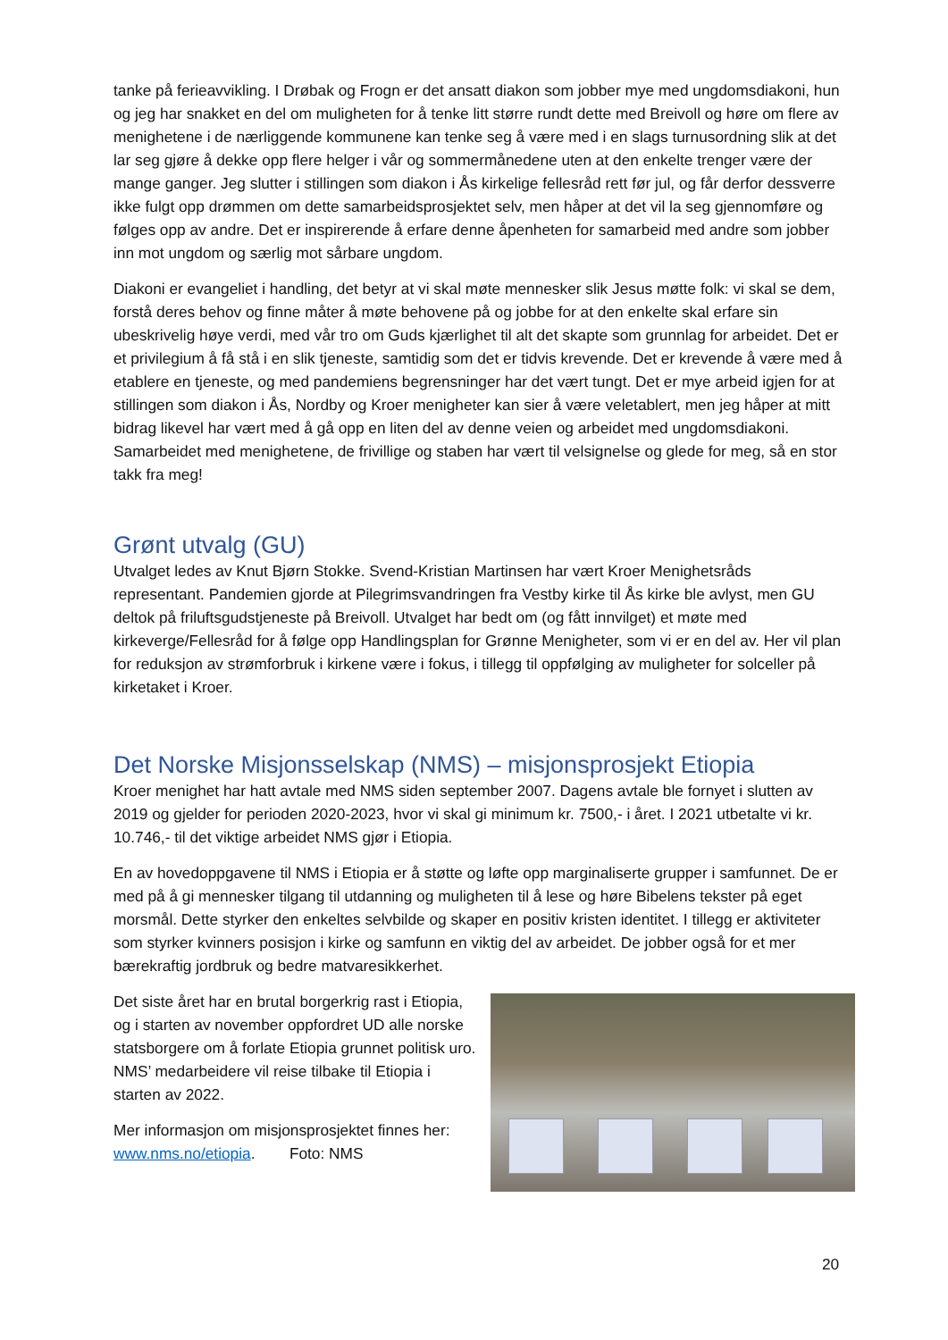tanke på ferieavvikling. I Drøbak og Frogn er det ansatt diakon som jobber mye med ungdomsdiakoni, hun og jeg har snakket en del om muligheten for å tenke litt større rundt dette med Breivoll og høre om flere av menighetene i de nærliggende kommunene kan tenke seg å være med i en slags turnusordning slik at det lar seg gjøre å dekke opp flere helger i vår og sommermånedene uten at den enkelte trenger være der mange ganger. Jeg slutter i stillingen som diakon i Ås kirkelige fellesråd rett før jul, og får derfor dessverre ikke fulgt opp drømmen om dette samarbeidsprosjektet selv, men håper at det vil la seg gjennomføre og følges opp av andre. Det er inspirerende å erfare denne åpenheten for samarbeid med andre som jobber inn mot ungdom og særlig mot sårbare ungdom.
Diakoni er evangeliet i handling, det betyr at vi skal møte mennesker slik Jesus møtte folk: vi skal se dem, forstå deres behov og finne måter å møte behovene på og jobbe for at den enkelte skal erfare sin ubeskrivelig høye verdi, med vår tro om Guds kjærlighet til alt det skapte som grunnlag for arbeidet. Det er et privilegium å få stå i en slik tjeneste, samtidig som det er tidvis krevende. Det er krevende å være med å etablere en tjeneste, og med pandemiens begrensninger har det vært tungt. Det er mye arbeid igjen for at stillingen som diakon i Ås, Nordby og Kroer menigheter kan sier å være veletablert, men jeg håper at mitt bidrag likevel har vært med å gå opp en liten del av denne veien og arbeidet med ungdomsdiakoni. Samarbeidet med menighetene, de frivillige og staben har vært til velsignelse og glede for meg, så en stor takk fra meg!
Grønt utvalg (GU)
Utvalget ledes av Knut Bjørn Stokke. Svend-Kristian Martinsen har vært Kroer Menighetsråds representant. Pandemien gjorde at Pilegrimsvandringen fra Vestby kirke til Ås kirke ble avlyst, men GU deltok på friluftsgudstjeneste på Breivoll. Utvalget har bedt om (og fått innvilget) et møte med kirkeverge/Fellesråd for å følge opp Handlingsplan for Grønne Menigheter, som vi er en del av. Her vil plan for reduksjon av strømforbruk i kirkene være i fokus, i tillegg til oppfølging av muligheter for solceller på kirketaket i Kroer.
Det Norske Misjonsselskap (NMS) – misjonsprosjekt Etiopia
Kroer menighet har hatt avtale med NMS siden september 2007. Dagens avtale ble fornyet i slutten av 2019 og gjelder for perioden 2020-2023, hvor vi skal gi minimum kr. 7500,- i året. I 2021 utbetalte vi kr. 10.746,- til det viktige arbeidet NMS gjør i Etiopia.
En av hovedoppgavene til NMS i Etiopia er å støtte og løfte opp marginaliserte grupper i samfunnet. De er med på å gi mennesker tilgang til utdanning og muligheten til å lese og høre Bibelens tekster på eget morsmål. Dette styrker den enkeltes selvbilde og skaper en positiv kristen identitet. I tillegg er aktiviteter som styrker kvinners posisjon i kirke og samfunn en viktig del av arbeidet. De jobber også for et mer bærekraftig jordbruk og bedre matvaresikkerhet.
Det siste året har en brutal borgerkrig rast i Etiopia, og i starten av november oppfordret UD alle norske statsborgere om å forlate Etiopia grunnet politisk uro. NMS’ medarbeidere vil reise tilbake til Etiopia i starten av 2022.
Mer informasjon om misjonsprosjektet finnes her: www.nms.no/etiopia. Foto: NMS
20